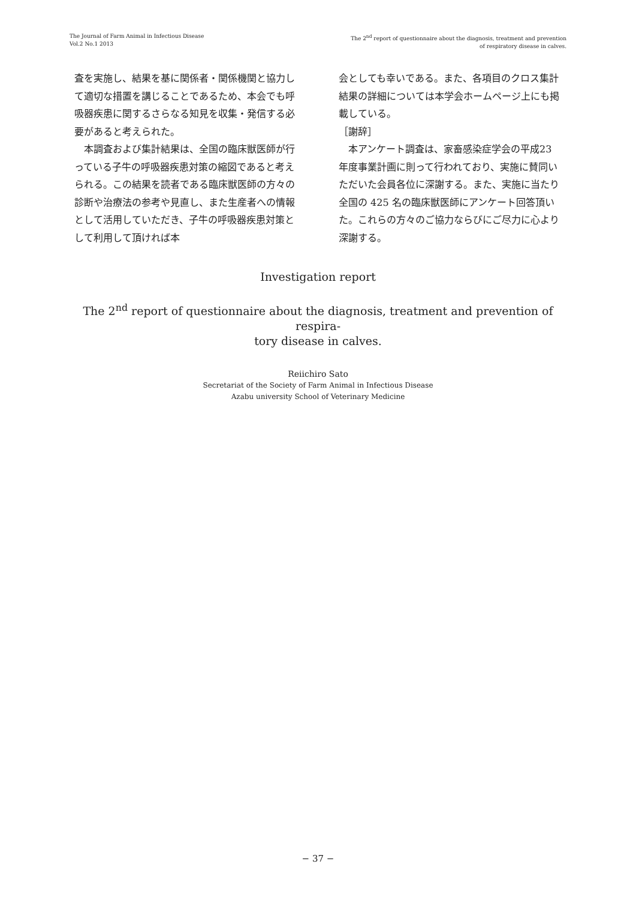The Journal of Farm Animal in Infectious Disease
Vol.2 No.1 2013
The 2<sup>nd</sup> report of questionnaire about the diagnosis, treatment and prevention
of respiratory disease in calves.
査を実施し、結果を基に関係者・関係機関と協力して適切な措置を講じることであるため、本会でも呼吸器疾患に関するさらなる知見を収集・発信する必要があると考えられた。
　本調査および集計結果は、全国の臨床獣医師が行っている子牛の呼吸器疾患対策の縮図であると考えられる。この結果を読者である臨床獣医師の方々の診断や治療法の参考や見直し、また生産者への情報として活用していただき、子牛の呼吸器疾患対策として利用して頂ければ本
会としても幸いである。また、各項目のクロス集計結果の詳細については本学会ホームページ上にも掲載している。
［謝辞］
　本アンケート調査は、家畜感染症学会の平成23 年度事業計画に則って行われており、実施に賛同いただいた会員各位に深謝する。また、実施に当たり全国の 425 名の臨床獣医師にアンケート回答頂いた。これらの方々のご協力ならびにご尽力に心より深謝する。
Investigation report
The 2<sup>nd</sup> report of questionnaire about the diagnosis, treatment and prevention of respira-
tory disease in calves.
Reiichiro Sato
Secretariat of the Society of Farm Animal in Infectious Disease
Azabu university School of Veterinary Medicine
− 37 −